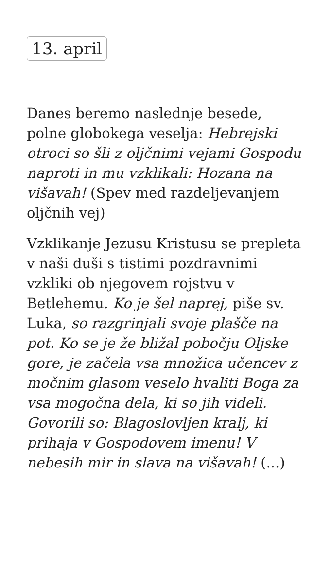13. april
Danes beremo naslednje besede, polne globokega veselja: Hebrejski otroci so šli z oljčnimi vejami Gospodu naproti in mu vzklikali: Hozana na višavah! (Spev med razdeljevanjem oljčnih vej)
Vzklikanje Jezusu Kristusu se prepleta v naši duši s tistimi pozdravnimi vzkliki ob njegovem rojstvu v Betlehemu. Ko je šel naprej, piše sv. Luka, so razgrinjali svoje plašče na pot. Ko se je že bližal pobočju Oljske gore, je začela vsa množica učencev z močnim glasom veselo hvaliti Boga za vsa mogočna dela, ki so jih videli. Govorili so: Blagoslovljen kralj, ki prihaja v Gospodovem imenu! V nebesih mir in slava na višavah! (...)